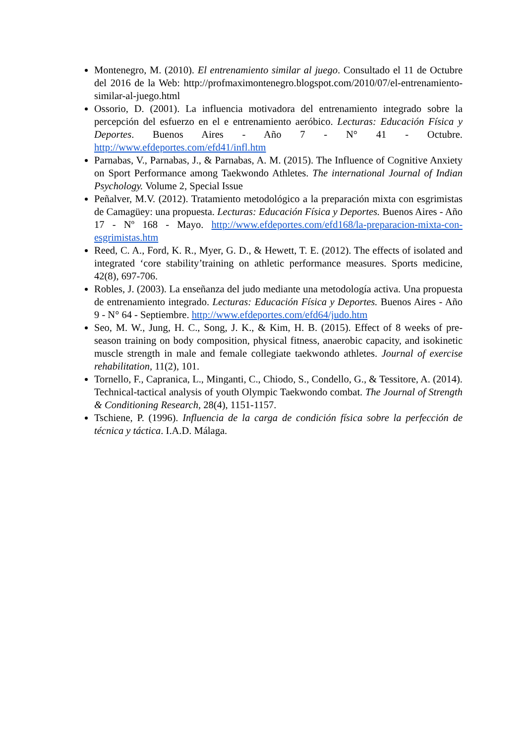Montenegro, M. (2010). El entrenamiento similar al juego. Consultado el 11 de Octubre del 2016 de la Web: http://profmaximontenegro.blogspot.com/2010/07/el-entrenamiento-similar-al-juego.html
Ossorio, D. (2001). La influencia motivadora del entrenamiento integrado sobre la percepción del esfuerzo en el e entrenamiento aeróbico. Lecturas: Educación Física y Deportes. Buenos Aires - Año 7 - N° 41 - Octubre. http://www.efdeportes.com/efd41/infl.htm
Parnabas, V., Parnabas, J., & Parnabas, A. M. (2015). The Influence of Cognitive Anxiety on Sport Performance among Taekwondo Athletes. The international Journal of Indian Psychology. Volume 2, Special Issue
Peñalver, M.V. (2012). Tratamiento metodológico a la preparación mixta con esgrimistas de Camagüey: una propuesta. Lecturas: Educación Física y Deportes. Buenos Aires - Año 17 - Nº 168 - Mayo. http://www.efdeportes.com/efd168/la-preparacion-mixta-con-esgrimistas.htm
Reed, C. A., Ford, K. R., Myer, G. D., & Hewett, T. E. (2012). The effects of isolated and integrated ‘core stability’training on athletic performance measures. Sports medicine, 42(8), 697-706.
Robles, J. (2003). La enseñanza del judo mediante una metodología activa. Una propuesta de entrenamiento integrado. Lecturas: Educación Física y Deportes. Buenos Aires - Año 9 - N° 64 - Septiembre. http://www.efdeportes.com/efd64/judo.htm
Seo, M. W., Jung, H. C., Song, J. K., & Kim, H. B. (2015). Effect of 8 weeks of pre-season training on body composition, physical fitness, anaerobic capacity, and isokinetic muscle strength in male and female collegiate taekwondo athletes. Journal of exercise rehabilitation, 11(2), 101.
Tornello, F., Capranica, L., Minganti, C., Chiodo, S., Condello, G., & Tessitore, A. (2014). Technical-tactical analysis of youth Olympic Taekwondo combat. The Journal of Strength & Conditioning Research, 28(4), 1151-1157.
Tschiene, P. (1996). Influencia de la carga de condición física sobre la perfección de técnica y táctica. I.A.D. Málaga.